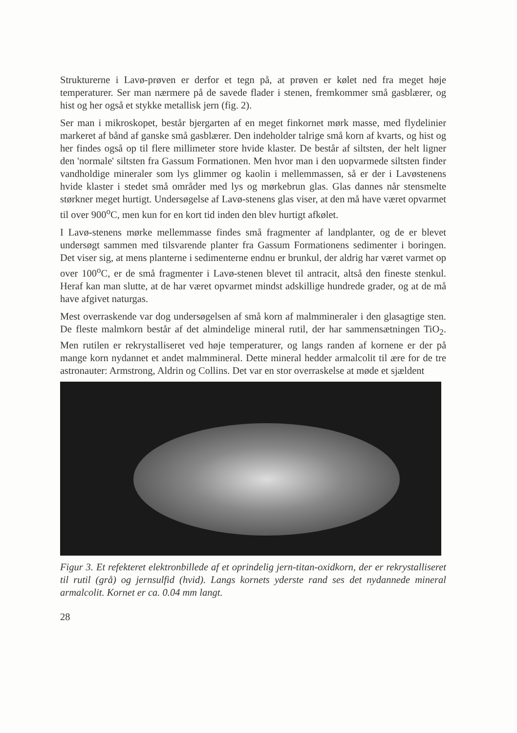Strukturerne i Lavø-prøven er derfor et tegn på, at prøven er kølet ned fra meget høje temperaturer. Ser man nærmere på de savede flader i stenen, fremkommer små gasblærer, og hist og her også et stykke metallisk jern (fig. 2).
Ser man i mikroskopet, består bjergarten af en meget finkornet mørk masse, med flydelinier markeret af bånd af ganske små gasblærer. Den indeholder talrige små korn af kvarts, og hist og her findes også op til flere millimeter store hvide klaster. De består af siltsten, der helt ligner den 'normale' siltsten fra Gassum Formationen. Men hvor man i den uopvarmede siltsten finder vandholdige mineraler som lys glimmer og kaolin i mellemmassen, så er der i Lavøstenens hvide klaster i stedet små områder med lys og mørkebrun glas. Glas dannes når stensmelte størkner meget hurtigt. Undersøgelse af Lavø-stenens glas viser, at den må have været opvarmet til over 900<sup>o</sup>C, men kun for en kort tid inden den blev hurtigt afkølet.
I Lavø-stenens mørke mellemmasse findes små fragmenter af landplanter, og de er blevet undersøgt sammen med tilsvarende planter fra Gassum Formationens sedimenter i boringen. Det viser sig, at mens planterne i sedimenterne endnu er brunkul, der aldrig har været varmet op over 100<sup>o</sup>C, er de små fragmenter i Lavø-stenen blevet til antracit, altså den fineste stenkul. Heraf kan man slutte, at de har været opvarmet mindst adskillige hundrede grader, og at de må have afgivet naturgas.
Mest overraskende var dog undersøgelsen af små korn af malmmineraler i den glasagtige sten. De fleste malmkorn består af det almindelige mineral rutil, der har sammensætningen TiO<sub>2</sub>. Men rutilen er rekrystalliseret ved høje temperaturer, og langs randen af kornene er der på mange korn nydannet et andet malmmineral. Dette mineral hedder armalcolit til ære for de tre astronauter: Armstrong, Aldrin og Collins. Det var en stor overraskelse at møde et sjældent
Figur 3. Et refekteret elektronbillede af et oprindelig jern-titan-oxidkorn, der er rekrystalliseret til rutil (grå) og jernsulfid (hvid). Langs kornets yderste rand ses det nydannede mineral armalcolit. Kornet er ca. 0.04 mm langt.
28